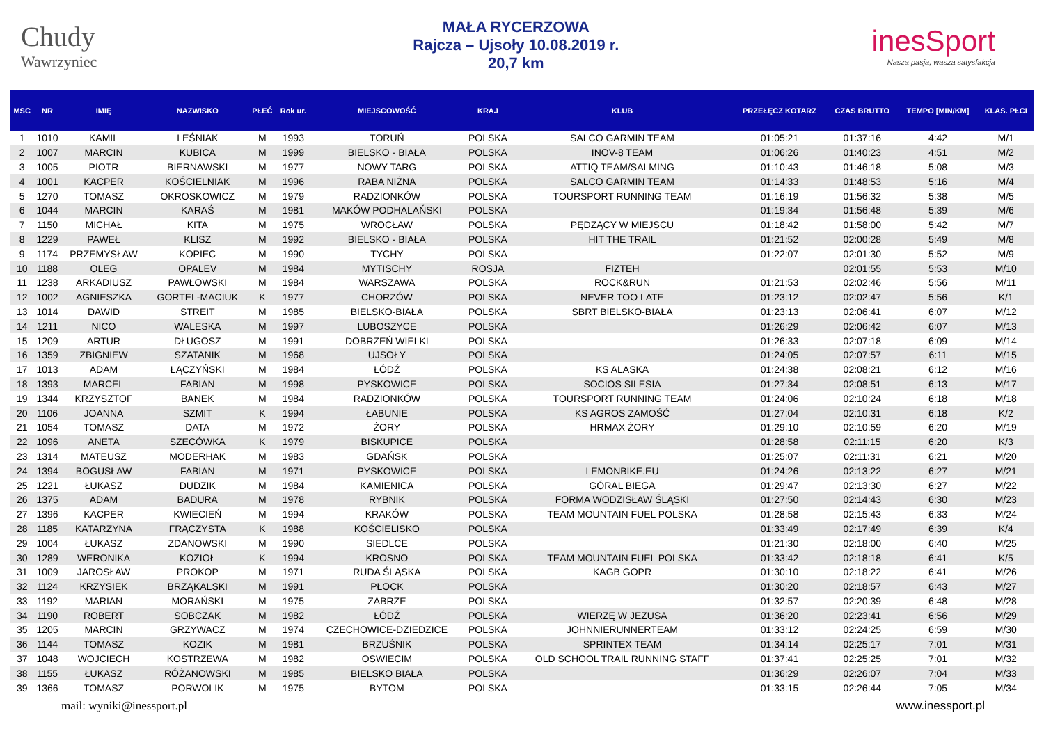Chudy
Wawrzyniec
MAŁA RYCERZOWA
Rajcza – Ujsoły 10.08.2019 r.
20,7 km
inesSport
Nasza pasja, wasza satysfakcja
| MSC | NR | IMIĘ | NAZWISKO | PŁEĆ | Rok ur. | MIEJSCOWOŚĆ | KRAJ | KLUB | PRZEŁĘCZ KOTARZ | CZAS BRUTTO | TEMPO [MIN/KM] | KLAS. PŁCI |
| --- | --- | --- | --- | --- | --- | --- | --- | --- | --- | --- | --- | --- |
| 1 | 1010 | KAMIL | LEŚNIAK | M | 1993 | TORUŃ | POLSKA | SALCO GARMIN TEAM | 01:05:21 | 01:37:16 | 4:42 | M/1 |
| 2 | 1007 | MARCIN | KUBICA | M | 1999 | BIELSKO - BIAŁA | POLSKA | INOV-8 TEAM | 01:06:26 | 01:40:23 | 4:51 | M/2 |
| 3 | 1005 | PIOTR | BIERNAWSKI | M | 1977 | NOWY TARG | POLSKA | ATTIQ TEAM/SALMING | 01:10:43 | 01:46:18 | 5:08 | M/3 |
| 4 | 1001 | KACPER | KOŚCIELNIAK | M | 1996 | RABA NIŻNA | POLSKA | SALCO GARMIN TEAM | 01:14:33 | 01:48:53 | 5:16 | M/4 |
| 5 | 1270 | TOMASZ | OKROSKOWICZ | M | 1979 | RADZIONKÓW | POLSKA | TOURSPORT RUNNING TEAM | 01:16:19 | 01:56:32 | 5:38 | M/5 |
| 6 | 1044 | MARCIN | KARAŚ | M | 1981 | MAKÓW PODHALAŃSKI | POLSKA | | 01:19:34 | 01:56:48 | 5:39 | M/6 |
| 7 | 1150 | MICHAŁ | KITA | M | 1975 | WROCŁAW | POLSKA | PĘDZĄCY W MIEJSCU | 01:18:42 | 01:58:00 | 5:42 | M/7 |
| 8 | 1229 | PAWEŁ | KLISZ | M | 1992 | BIELSKO - BIAŁA | POLSKA | HIT THE TRAIL | 01:21:52 | 02:00:28 | 5:49 | M/8 |
| 9 | 1174 | PRZEMYSŁAW | KOPIEC | M | 1990 | TYCHY | POLSKA | | 01:22:07 | 02:01:30 | 5:52 | M/9 |
| 10 | 1188 | OLEG | OPALEV | M | 1984 | MYTISCHY | ROSJA | FIZTEH | | 02:01:55 | 5:53 | M/10 |
| 11 | 1238 | ARKADIUSZ | PAWŁOWSKI | M | 1984 | WARSZAWA | POLSKA | ROCK&RUN | 01:21:53 | 02:02:46 | 5:56 | M/11 |
| 12 | 1002 | AGNIESZKA | GORTEL-MACIUK | K | 1977 | CHORZÓW | POLSKA | NEVER TOO LATE | 01:23:12 | 02:02:47 | 5:56 | K/1 |
| 13 | 1014 | DAWID | STREIT | M | 1985 | BIELSKO-BIAŁA | POLSKA | SBRT BIELSKO-BIAŁA | 01:23:13 | 02:06:41 | 6:07 | M/12 |
| 14 | 1211 | NICO | WALESKA | M | 1997 | LUBOSZYCE | POLSKA | | 01:26:29 | 02:06:42 | 6:07 | M/13 |
| 15 | 1209 | ARTUR | DŁUGOSZ | M | 1991 | DOBRZEŃ WIELKI | POLSKA | | 01:26:33 | 02:07:18 | 6:09 | M/14 |
| 16 | 1359 | ZBIGNIEW | SZATANIK | M | 1968 | UJSOŁY | POLSKA | | 01:24:05 | 02:07:57 | 6:11 | M/15 |
| 17 | 1013 | ADAM | ŁĄCZYŃSKI | M | 1984 | ŁÓDŹ | POLSKA | KS ALASKA | 01:24:38 | 02:08:21 | 6:12 | M/16 |
| 18 | 1393 | MARCEL | FABIAN | M | 1998 | PYSKOWICE | POLSKA | SOCIOS SILESIA | 01:27:34 | 02:08:51 | 6:13 | M/17 |
| 19 | 1344 | KRZYSZTOF | BANEK | M | 1984 | RADZIONKÓW | POLSKA | TOURSPORT RUNNING TEAM | 01:24:06 | 02:10:24 | 6:18 | M/18 |
| 20 | 1106 | JOANNA | SZMIT | K | 1994 | ŁABUNIE | POLSKA | KS AGROS ZAMOŚĆ | 01:27:04 | 02:10:31 | 6:18 | K/2 |
| 21 | 1054 | TOMASZ | DATA | M | 1972 | ŻORY | POLSKA | HRMAX ŻORY | 01:29:10 | 02:10:59 | 6:20 | M/19 |
| 22 | 1096 | ANETA | SZECÓWKA | K | 1979 | BISKUPICE | POLSKA | | 01:28:58 | 02:11:15 | 6:20 | K/3 |
| 23 | 1314 | MATEUSZ | MODERHAK | M | 1983 | GDAŃSK | POLSKA | | 01:25:07 | 02:11:31 | 6:21 | M/20 |
| 24 | 1394 | BOGUSŁAW | FABIAN | M | 1971 | PYSKOWICE | POLSKA | LEMONBIKE.EU | 01:24:26 | 02:13:22 | 6:27 | M/21 |
| 25 | 1221 | ŁUKASZ | DUDZIK | M | 1984 | KAMIENICA | POLSKA | GÓRAL BIEGA | 01:29:47 | 02:13:30 | 6:27 | M/22 |
| 26 | 1375 | ADAM | BADURA | M | 1978 | RYBNIK | POLSKA | FORMA WODZISŁAW ŚLĄSKI | 01:27:50 | 02:14:43 | 6:30 | M/23 |
| 27 | 1396 | KACPER | KWIECIEŃ | M | 1994 | KRAKÓW | POLSKA | TEAM MOUNTAIN FUEL POLSKA | 01:28:58 | 02:15:43 | 6:33 | M/24 |
| 28 | 1185 | KATARZYNA | FRĄCZYSTA | K | 1988 | KOŚCIELISKO | POLSKA | | 01:33:49 | 02:17:49 | 6:39 | K/4 |
| 29 | 1004 | ŁUKASZ | ZDANOWSKI | M | 1990 | SIEDLCE | POLSKA | | 01:21:30 | 02:18:00 | 6:40 | M/25 |
| 30 | 1289 | WERONIKA | KOZIOŁ | K | 1994 | KROSNO | POLSKA | TEAM MOUNTAIN FUEL POLSKA | 01:33:42 | 02:18:18 | 6:41 | K/5 |
| 31 | 1009 | JAROSŁAW | PROKOP | M | 1971 | RUDA ŚLĄSKA | POLSKA | KAGB GOPR | 01:30:10 | 02:18:22 | 6:41 | M/26 |
| 32 | 1124 | KRZYSIEK | BRZĄKALSKI | M | 1991 | PŁOCK | POLSKA | | 01:30:20 | 02:18:57 | 6:43 | M/27 |
| 33 | 1192 | MARIAN | MORAŃSKI | M | 1975 | ZABRZE | POLSKA | | 01:32:57 | 02:20:39 | 6:48 | M/28 |
| 34 | 1190 | ROBERT | SOBCZAK | M | 1982 | ŁÓDŹ | POLSKA | WIERZĘ W JEZUSA | 01:36:20 | 02:23:41 | 6:56 | M/29 |
| 35 | 1205 | MARCIN | GRZYWACZ | M | 1974 | CZECHOWICE-DZIEDZICE | POLSKA | JOHNNIERUNNERTEAM | 01:33:12 | 02:24:25 | 6:59 | M/30 |
| 36 | 1144 | TOMASZ | KOZIK | M | 1981 | BRZUŚNIK | POLSKA | SPRINTEX TEAM | 01:34:14 | 02:25:17 | 7:01 | M/31 |
| 37 | 1048 | WOJCIECH | KOSTRZEWA | M | 1982 | OSWIECIM | POLSKA | OLD SCHOOL TRAIL RUNNING STAFF | 01:37:41 | 02:25:25 | 7:01 | M/32 |
| 38 | 1155 | ŁUKASZ | RÓŻANOWSKI | M | 1985 | BIELSKO BIAŁA | POLSKA | | 01:36:29 | 02:26:07 | 7:04 | M/33 |
| 39 | 1366 | TOMASZ | PORWOLIK | M | 1975 | BYTOM | POLSKA | | 01:33:15 | 02:26:44 | 7:05 | M/34 |
mail: wyniki@inessport.pl www.inessport.pl